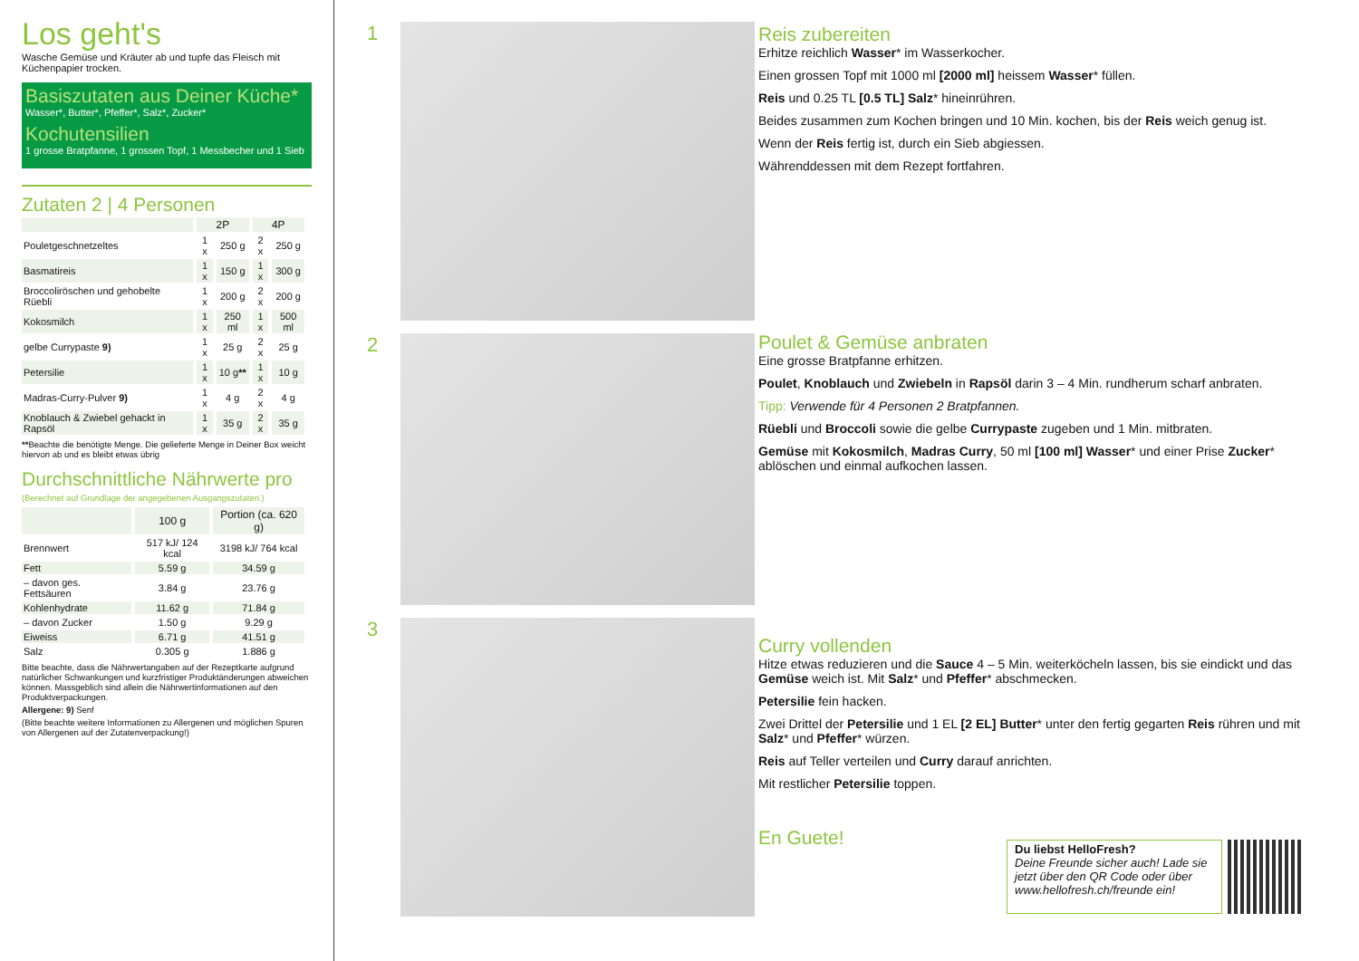Los geht's
Wasche Gemüse und Kräuter ab und tupfe das Fleisch mit Küchenpapier trocken.
Basiszutaten aus Deiner Küche*
Wasser*, Butter*, Pfeffer*, Salz*, Zucker*
Kochutensilien
1 grosse Bratpfanne, 1 grossen Topf, 1 Messbecher und 1 Sieb
Zutaten 2 | 4 Personen
| | 2P | | 4P | |
| --- | --- | --- | --- | --- |
| Pouletgeschnetzeltes | 1 x | 250 g | 2 x | 250 g |
| Basmatireis | 1 x | 150 g | 1 x | 300 g |
| Broccoliröschen und gehobelte Rüebli | 1 x | 200 g | 2 x | 200 g |
| Kokosmilch | 1 x | 250 ml | 1 x | 500 ml |
| gelbe Currypaste 9) | 1 x | 25 g | 2 x | 25 g |
| Petersilie | 1 x | 10 g ** | 1 x | 10 g |
| Madras-Curry-Pulver 9) | 1 x | 4 g | 2 x | 4 g |
| Knoblauch & Zwiebel gehackt in Rapsöl | 1 x | 35 g | 2 x | 35 g |
**Beachte die benötigte Menge. Die gelieferte Menge in Deiner Box weicht hiervon ab und es bleibt etwas übrig
Durchschnittliche Nährwerte pro
(Berechnet auf Grundlage der angegebenen Ausgangszutaten.)
| | 100 g | Portion (ca. 620 g) |
| --- | --- | --- |
| Brennwert | 517 kJ/ 124 kcal | 3198 kJ/ 764 kcal |
| Fett | 5.59 g | 34.59 g |
| – davon ges. Fettsäuren | 3.84 g | 23.76 g |
| Kohlenhydrate | 11.62 g | 71.84 g |
| – davon Zucker | 1.50 g | 9.29 g |
| Eiweiss | 6.71 g | 41.51 g |
| Salz | 0.305 g | 1.886 g |
Bitte beachte, dass die Nährwertangaben auf der Rezeptkarte aufgrund natürlicher Schwankungen und kurzfristiger Produktänderungen abweichen können. Massgeblich sind allein die Nährwertinformationen auf den Produktverpackungen.
Allergene: 9) Senf
(Bitte beachte weitere Informationen zu Allergenen und möglichen Spuren von Allergenen auf der Zutatenverpackung!)
1
2
3
Reis zubereiten
Erhitze reichlich Wasser* im Wasserkocher.
Einen grossen Topf mit 1000 ml [2000 ml] heissem Wasser* füllen.
Reis und 0.25 TL [0.5 TL] Salz* hineinrühren.
Beides zusammen zum Kochen bringen und 10 Min. kochen, bis der Reis weich genug ist.
Wenn der Reis fertig ist, durch ein Sieb abgiessen.
Währenddessen mit dem Rezept fortfahren.
Poulet & Gemüse anbraten
Eine grosse Bratpfanne erhitzen.
Poulet, Knoblauch und Zwiebeln in Rapsöl darin 3 – 4 Min. rundherum scharf anbraten.
Tipp: Verwende für 4 Personen 2 Bratpfannen.
Rüebli und Broccoli sowie die gelbe Currypaste zugeben und 1 Min. mitbraten.
Gemüse mit Kokosmilch, Madras Curry, 50 ml [100 ml] Wasser* und einer Prise Zucker* ablöschen und einmal aufkochen lassen.
Curry vollenden
Hitze etwas reduzieren und die Sauce 4 – 5 Min. weiterköcheln lassen, bis sie eindickt und das Gemüse weich ist. Mit Salz* und Pfeffer* abschmecken.
Petersilie fein hacken.
Zwei Drittel der Petersilie und 1 EL [2 EL] Butter* unter den fertig gegarten Reis rühren und mit Salz* und Pfeffer* würzen.
Reis auf Teller verteilen und Curry darauf anrichten.
Mit restlicher Petersilie toppen.
En Guete!
Du liebst HelloFresh?
Deine Freunde sicher auch! Lade sie jetzt über den QR Code oder über www.hellofresh.ch/freunde ein!